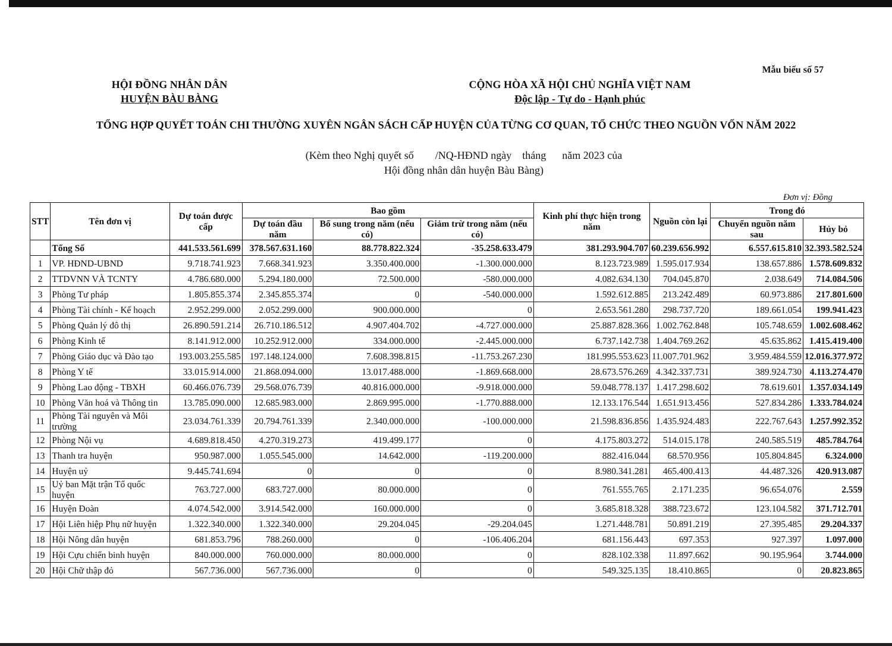Mẫu biểu số 57
HỘI ĐỒNG NHÂN DÂN
HUYỆN BÀU BÀNG
CỘNG HÒA XÃ HỘI CHỦ NGHĨA VIỆT NAM
Độc lập - Tự do - Hạnh phúc
TỔNG HỢP QUYẾT TOÁN CHI THƯỜNG XUYÊN NGÂN SÁCH CẤP HUYỆN CỦA TỪNG CƠ QUAN, TỔ CHỨC THEO NGUỒN VỐN NĂM 2022
(Kèm theo Nghị quyết số /NQ-HĐND ngày tháng năm 2023 của
Hội đồng nhân dân huyện Bàu Bàng)
Đơn vị: Đồng
| STT | Tên đơn vị | Dự toán được cấp | Bao gồm | | | Kinh phí thực hiện trong năm | Nguồn còn lại | Trong đó | |
| --- | --- | --- | --- | --- | --- | --- | --- | --- | --- |
| | | | Dự toán đầu năm | Bổ sung trong năm (nếu có) | Giảm trừ trong năm (nếu có) | | | Chuyển nguồn năm sau | Hủy bỏ |
| | Tổng Số | 441.533.561.699 | 378.567.631.160 | 88.778.822.324 | -35.258.633.479 | 381.293.904.707 | 60.239.656.992 | 6.557.615.810 | 32.393.582.524 |
| 1 | VP. HĐND-UBND | 9.718.741.923 | 7.668.341.923 | 3.350.400.000 | -1.300.000.000 | 8.123.723.989 | 1.595.017.934 | 138.657.886 | 1.578.609.832 |
| 2 | TTDVNN VÀ TCNTY | 4.786.680.000 | 5.294.180.000 | 72.500.000 | -580.000.000 | 4.082.634.130 | 704.045.870 | 2.038.649 | 714.084.506 |
| 3 | Phòng Tư pháp | 1.805.855.374 | 2.345.855.374 | 0 | -540.000.000 | 1.592.612.885 | 213.242.489 | 60.973.886 | 217.801.600 |
| 4 | Phòng Tài chính - Kế hoạch | 2.952.299.000 | 2.052.299.000 | 900.000.000 | 0 | 2.653.561.280 | 298.737.720 | 189.661.054 | 199.941.423 |
| 5 | Phòng Quản lý đô thị | 26.890.591.214 | 26.710.186.512 | 4.907.404.702 | -4.727.000.000 | 25.887.828.366 | 1.002.762.848 | 105.748.659 | 1.002.608.462 |
| 6 | Phòng Kinh tế | 8.141.912.000 | 10.252.912.000 | 334.000.000 | -2.445.000.000 | 6.737.142.738 | 1.404.769.262 | 45.635.862 | 1.415.419.400 |
| 7 | Phòng Giáo dục và Đào tạo | 193.003.255.585 | 197.148.124.000 | 7.608.398.815 | -11.753.267.230 | 181.995.553.623 | 11.007.701.962 | 3.959.484.559 | 12.016.377.972 |
| 8 | Phòng Y tế | 33.015.914.000 | 21.868.094.000 | 13.017.488.000 | -1.869.668.000 | 28.673.576.269 | 4.342.337.731 | 389.924.730 | 4.113.274.470 |
| 9 | Phòng Lao động - TBXH | 60.466.076.739 | 29.568.076.739 | 40.816.000.000 | -9.918.000.000 | 59.048.778.137 | 1.417.298.602 | 78.619.601 | 1.357.034.149 |
| 10 | Phòng Văn hoá và Thông tin | 13.785.090.000 | 12.685.983.000 | 2.869.995.000 | -1.770.888.000 | 12.133.176.544 | 1.651.913.456 | 527.834.286 | 1.333.784.024 |
| 11 | Phòng Tài nguyên và Môi trường | 23.034.761.339 | 20.794.761.339 | 2.340.000.000 | -100.000.000 | 21.598.836.856 | 1.435.924.483 | 222.767.643 | 1.257.992.352 |
| 12 | Phòng Nội vụ | 4.689.818.450 | 4.270.319.273 | 419.499.177 | 0 | 4.175.803.272 | 514.015.178 | 240.585.519 | 485.784.764 |
| 13 | Thanh tra huyện | 950.987.000 | 1.055.545.000 | 14.642.000 | -119.200.000 | 882.416.044 | 68.570.956 | 105.804.845 | 6.324.000 |
| 14 | Huyện uỷ | 9.445.741.694 | 0 | 0 | 0 | 8.980.341.281 | 465.400.413 | 44.487.326 | 420.913.087 |
| 15 | Uỷ ban Mặt trận Tổ quốc huyện | 763.727.000 | 683.727.000 | 80.000.000 | 0 | 761.555.765 | 2.171.235 | 96.654.076 | 2.559 |
| 16 | Huyện Đoàn | 4.074.542.000 | 3.914.542.000 | 160.000.000 | 0 | 3.685.818.328 | 388.723.672 | 123.104.582 | 371.712.701 |
| 17 | Hội Liên hiệp Phụ nữ huyện | 1.322.340.000 | 1.322.340.000 | 29.204.045 | -29.204.045 | 1.271.448.781 | 50.891.219 | 27.395.485 | 29.204.337 |
| 18 | Hội Nông dân huyện | 681.853.796 | 788.260.000 | 0 | -106.406.204 | 681.156.443 | 697.353 | 927.397 | 1.097.000 |
| 19 | Hội Cựu chiến binh huyện | 840.000.000 | 760.000.000 | 80.000.000 | 0 | 828.102.338 | 11.897.662 | 90.195.964 | 3.744.000 |
| 20 | Hội Chữ thập đỏ | 567.736.000 | 567.736.000 | 0 | 0 | 549.325.135 | 18.410.865 | 0 | 20.823.865 |